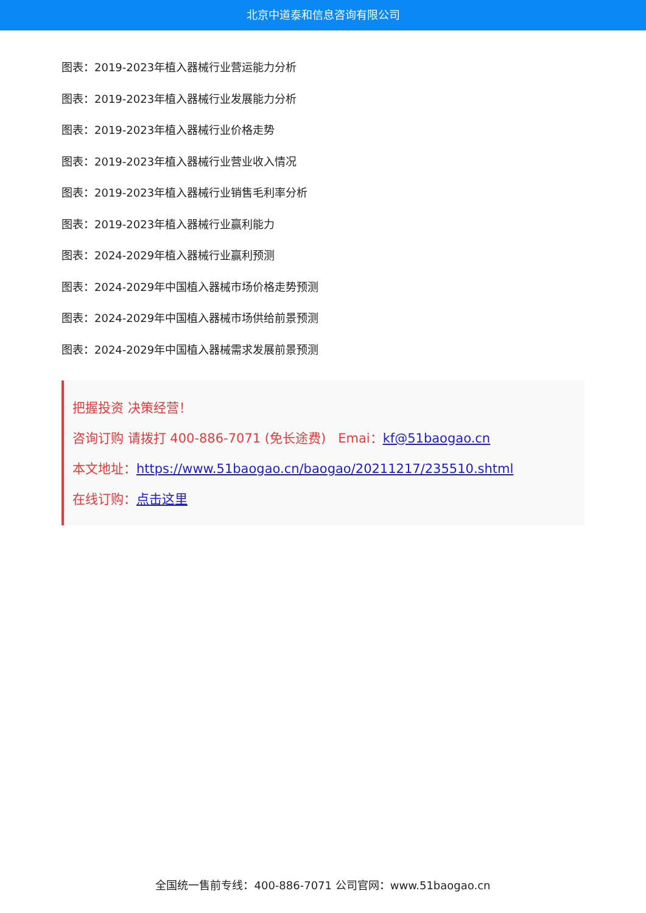北京中道泰和信息咨询有限公司
图表：2019-2023年植入器械行业营运能力分析
图表：2019-2023年植入器械行业发展能力分析
图表：2019-2023年植入器械行业价格走势
图表：2019-2023年植入器械行业营业收入情况
图表：2019-2023年植入器械行业销售毛利率分析
图表：2019-2023年植入器械行业赢利能力
图表：2024-2029年植入器械行业赢利预测
图表：2024-2029年中国植入器械市场价格走势预测
图表：2024-2029年中国植入器械市场供给前景预测
图表：2024-2029年中国植入器械需求发展前景预测
把握投资 决策经营！
咨询订购 请拨打 400-886-7071 (免长途费) Emai：kf@51baogao.cn
本文地址：https://www.51baogao.cn/baogao/20211217/235510.shtml
在线订购：点击这里
全国统一售前专线：400-886-7071 公司官网：www.51baogao.cn